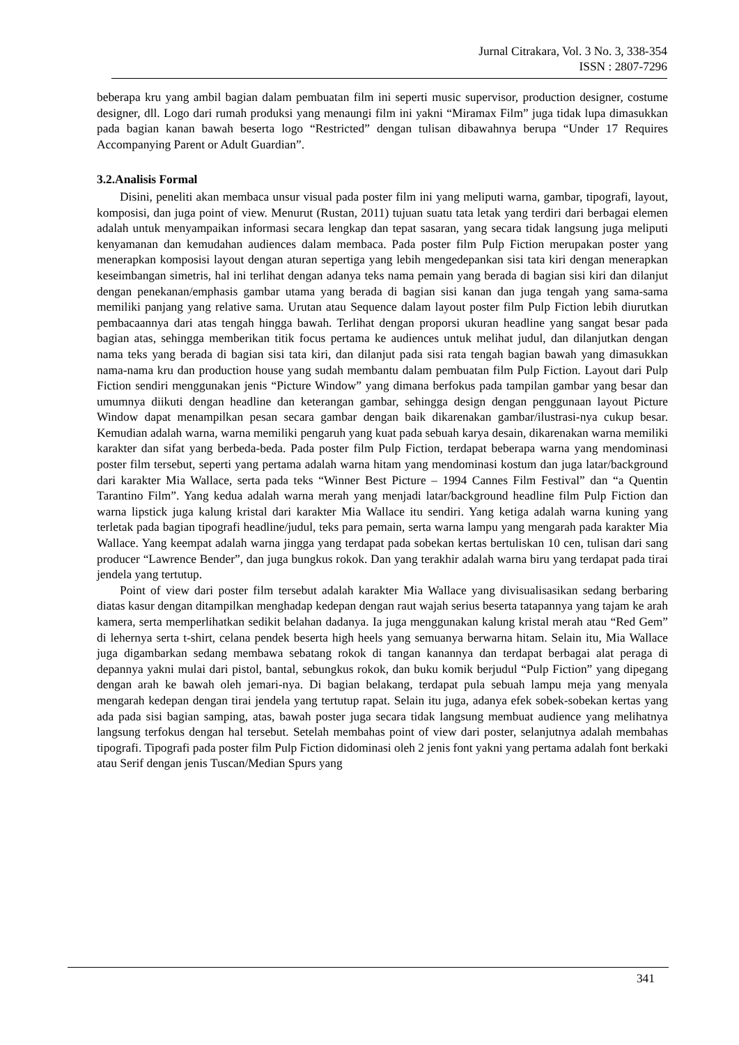Jurnal Citrakara, Vol. 3 No. 3, 338-354
ISSN : 2807-7296
beberapa kru yang ambil bagian dalam pembuatan film ini seperti music supervisor, production designer, costume designer, dll. Logo dari rumah produksi yang menaungi film ini yakni “Miramax Film” juga tidak lupa dimasukkan pada bagian kanan bawah beserta logo “Restricted” dengan tulisan dibawahnya berupa “Under 17 Requires Accompanying Parent or Adult Guardian”.
3.2.Analisis Formal
Disini, peneliti akan membaca unsur visual pada poster film ini yang meliputi warna, gambar, tipografi, layout, komposisi, dan juga point of view. Menurut (Rustan, 2011) tujuan suatu tata letak yang terdiri dari berbagai elemen adalah untuk menyampaikan informasi secara lengkap dan tepat sasaran, yang secara tidak langsung juga meliputi kenyamanan dan kemudahan audiences dalam membaca. Pada poster film Pulp Fiction merupakan poster yang menerapkan komposisi layout dengan aturan sepertiga yang lebih mengedepankan sisi tata kiri dengan menerapkan keseimbangan simetris, hal ini terlihat dengan adanya teks nama pemain yang berada di bagian sisi kiri dan dilanjut dengan penekanan/emphasis gambar utama yang berada di bagian sisi kanan dan juga tengah yang sama-sama memiliki panjang yang relative sama. Urutan atau Sequence dalam layout poster film Pulp Fiction lebih diurutkan pembacaannya dari atas tengah hingga bawah. Terlihat dengan proporsi ukuran headline yang sangat besar pada bagian atas, sehingga memberikan titik focus pertama ke audiences untuk melihat judul, dan dilanjutkan dengan nama teks yang berada di bagian sisi tata kiri, dan dilanjut pada sisi rata tengah bagian bawah yang dimasukkan nama-nama kru dan production house yang sudah membantu dalam pembuatan film Pulp Fiction. Layout dari Pulp Fiction sendiri menggunakan jenis “Picture Window” yang dimana berfokus pada tampilan gambar yang besar dan umumnya diikuti dengan headline dan keterangan gambar, sehingga design dengan penggunaan layout Picture Window dapat menampilkan pesan secara gambar dengan baik dikarenakan gambar/ilustrasi-nya cukup besar. Kemudian adalah warna, warna memiliki pengaruh yang kuat pada sebuah karya desain, dikarenakan warna memiliki karakter dan sifat yang berbeda-beda. Pada poster film Pulp Fiction, terdapat beberapa warna yang mendominasi poster film tersebut, seperti yang pertama adalah warna hitam yang mendominasi kostum dan juga latar/background dari karakter Mia Wallace, serta pada teks “Winner Best Picture – 1994 Cannes Film Festival” dan “a Quentin Tarantino Film”. Yang kedua adalah warna merah yang menjadi latar/background headline film Pulp Fiction dan warna lipstick juga kalung kristal dari karakter Mia Wallace itu sendiri. Yang ketiga adalah warna kuning yang terletak pada bagian tipografi headline/judul, teks para pemain, serta warna lampu yang mengarah pada karakter Mia Wallace. Yang keempat adalah warna jingga yang terdapat pada sobekan kertas bertuliskan 10 cen, tulisan dari sang producer “Lawrence Bender”, dan juga bungkus rokok. Dan yang terakhir adalah warna biru yang terdapat pada tirai jendela yang tertutup.
Point of view dari poster film tersebut adalah karakter Mia Wallace yang divisualisasikan sedang berbaring diatas kasur dengan ditampilkan menghadap kedepan dengan raut wajah serius beserta tatapannya yang tajam ke arah kamera, serta memperlihatkan sedikit belahan dadanya. Ia juga menggunakan kalung kristal merah atau “Red Gem” di lehernya serta t-shirt, celana pendek beserta high heels yang semuanya berwarna hitam. Selain itu, Mia Wallace juga digambarkan sedang membawa sebatang rokok di tangan kanannya dan terdapat berbagai alat peraga di depannya yakni mulai dari pistol, bantal, sebungkus rokok, dan buku komik berjudul “Pulp Fiction” yang dipegang dengan arah ke bawah oleh jemari-nya. Di bagian belakang, terdapat pula sebuah lampu meja yang menyala mengarah kedepan dengan tirai jendela yang tertutup rapat. Selain itu juga, adanya efek sobek-sobekan kertas yang ada pada sisi bagian samping, atas, bawah poster juga secara tidak langsung membuat audience yang melihatnya langsung terfokus dengan hal tersebut. Setelah membahas point of view dari poster, selanjutnya adalah membahas tipografi. Tipografi pada poster film Pulp Fiction didominasi oleh 2 jenis font yakni yang pertama adalah font berkaki atau Serif dengan jenis Tuscan/Median Spurs yang
341